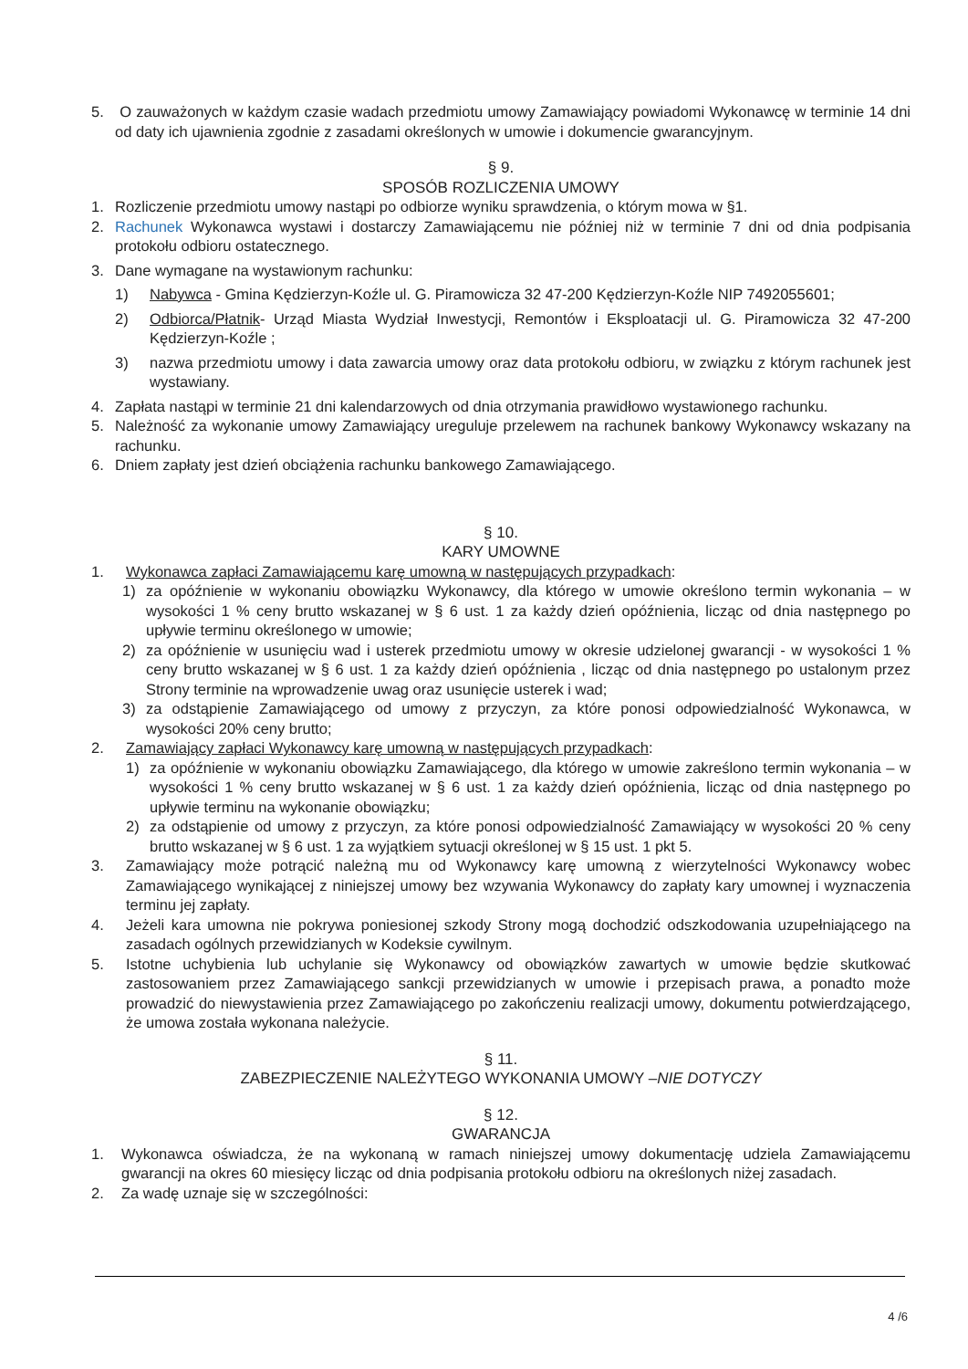5. O zauważonych w każdym czasie wadach przedmiotu umowy Zamawiający powiadomi Wykonawcę w terminie 14 dni od daty ich ujawnienia zgodnie z zasadami określonych w umowie i dokumencie gwarancyjnym.
§ 9.
SPOSÓB ROZLICZENIA UMOWY
1. Rozliczenie przedmiotu umowy nastąpi po odbiorze wyniku sprawdzenia, o którym mowa w §1.
2. Rachunek Wykonawca wystawi i dostarczy Zamawiającemu nie później niż w terminie 7 dni od dnia podpisania protokołu odbioru ostatecznego.
3. Dane wymagane na wystawionym rachunku:
1) Nabywca - Gmina Kędzierzyn-Koźle ul. G. Piramowicza 32 47-200 Kędzierzyn-Koźle NIP 7492055601;
2) Odbiorca/Płatnik- Urząd Miasta Wydział Inwestycji, Remontów i Eksploatacji ul. G. Piramowicza 32 47-200 Kędzierzyn-Koźle ;
3) nazwa przedmiotu umowy i data zawarcia umowy oraz data protokołu odbioru, w związku z którym rachunek jest wystawiany.
4. Zapłata nastąpi w terminie 21 dni kalendarzowych od dnia otrzymania prawidłowo wystawionego rachunku.
5. Należność za wykonanie umowy Zamawiający ureguluje przelewem na rachunek bankowy Wykonawcy wskazany na rachunku.
6. Dniem zapłaty jest dzień obciążenia rachunku bankowego Zamawiającego.
§ 10.
KARY UMOWNE
1. Wykonawca zapłaci Zamawiającemu karę umowną w następujących przypadkach:
1) za opóźnienie w wykonaniu obowiązku Wykonawcy, dla którego w umowie określono termin wykonania – w wysokości 1 % ceny brutto wskazanej w § 6 ust. 1 za każdy dzień opóźnienia, licząc od dnia następnego po upływie terminu określonego w umowie;
2) za opóźnienie w usunięciu wad i usterek przedmiotu umowy w okresie udzielonej gwarancji - w wysokości 1 % ceny brutto wskazanej w § 6 ust. 1 za każdy dzień opóźnienia , licząc od dnia następnego po ustalonym przez Strony terminie na wprowadzenie uwag oraz usunięcie usterek i wad;
3) za odstąpienie Zamawiającego od umowy z przyczyn, za które ponosi odpowiedzialność Wykonawca, w wysokości 20% ceny brutto;
2. Zamawiający zapłaci Wykonawcy karę umowną w następujących przypadkach:
1) za opóźnienie w wykonaniu obowiązku Zamawiającego, dla którego w umowie zakreślono termin wykonania – w wysokości 1 % ceny brutto wskazanej w § 6 ust. 1 za każdy dzień opóźnienia, licząc od dnia następnego po upływie terminu na wykonanie obowiązku;
2) za odstąpienie od umowy z przyczyn, za które ponosi odpowiedzialność Zamawiający w wysokości 20 % ceny brutto wskazanej w § 6 ust. 1 za wyjątkiem sytuacji określonej w § 15 ust. 1 pkt 5.
3. Zamawiający może potrącić należną mu od Wykonawcy karę umowną z wierzytelności Wykonawcy wobec Zamawiającego wynikającej z niniejszej umowy bez wzywania Wykonawcy do zapłaty kary umownej i wyznaczenia terminu jej zapłaty.
4. Jeżeli kara umowna nie pokrywa poniesionej szkody Strony mogą dochodzić odszkodowania uzupełniającego na zasadach ogólnych przewidzianych w Kodeksie cywilnym.
5. Istotne uchybienia lub uchylanie się Wykonawcy od obowiązków zawartych w umowie będzie skutkować zastosowaniem przez Zamawiającego sankcji przewidzianych w umowie i przepisach prawa, a ponadto może prowadzić do niewystawienia przez Zamawiającego po zakończeniu realizacji umowy, dokumentu potwierdzającego, że umowa została wykonana należycie.
§ 11.
ZABEZPIECZENIE NALEŻYTEGO WYKONANIA UMOWY –NIE DOTYCZY
§ 12.
GWARANCJA
1. Wykonawca oświadcza, że na wykonaną w ramach niniejszej umowy dokumentację udziela Zamawiającemu gwarancji na okres 60 miesięcy licząc od dnia podpisania protokołu odbioru na określonych niżej zasadach.
2. Za wadę uznaje się w szczególności:
4 /6